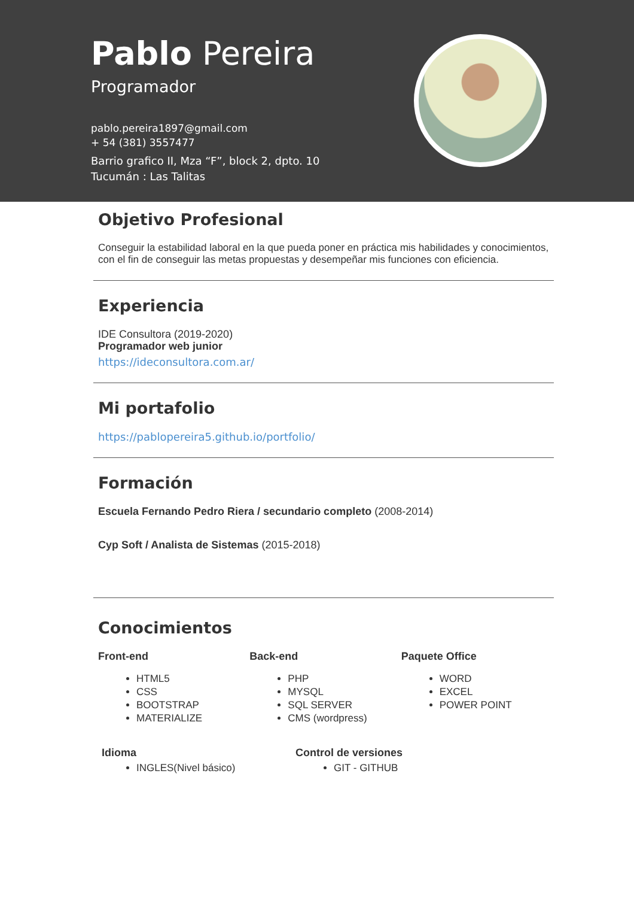Pablo Pereira
Programador
pablo.pereira1897@gmail.com
+ 54 (381) 3557477
Barrio grafico II, Mza “F”, block 2, dpto. 10
Tucumán : Las Talitas
Objetivo Profesional
Conseguir la estabilidad laboral en la que pueda poner en práctica mis habilidades y conocimientos, con el fin de conseguir las metas propuestas y desempeñar mis funciones con eficiencia.
Experiencia
IDE Consultora (2019-2020)
Programador web junior
https://ideconsultora.com.ar/
Mi portafolio
https://pablopereira5.github.io/portfolio/
Formación
Escuela Fernando Pedro Riera / secundario completo (2008-2014)
Cyp Soft / Analista de Sistemas (2015-2018)
Conocimientos
Front-end
HTML5
CSS
BOOTSTRAP
MATERIALIZE
Back-end
PHP
MYSQL
SQL SERVER
CMS (wordpress)
Paquete Office
WORD
EXCEL
POWER POINT
Idioma
INGLES(Nivel básico)
Control de versiones
GIT - GITHUB